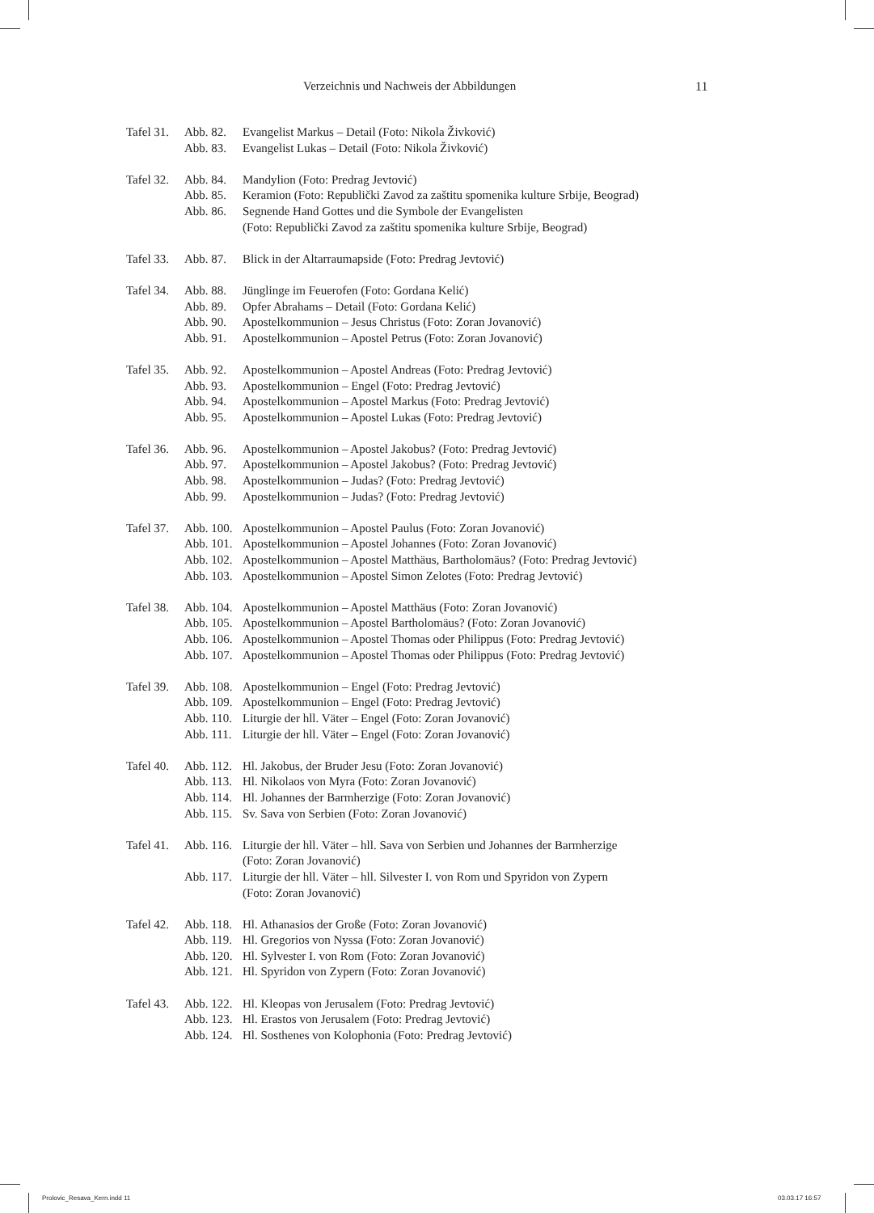Verzeichnis und Nachweis der Abbildungen 11
| Tafel 31. | Abb. 82. | Evangelist Markus – Detail (Foto: Nikola Živković) |
| | Abb. 83. | Evangelist Lukas – Detail (Foto: Nikola Živković) |
| Tafel 32. | Abb. 84. | Mandylion (Foto: Predrag Jevtović) |
| | Abb. 85. | Keramion (Foto: Republički Zavod za zaštitu spomenika kulture Srbije, Beograd) |
| | Abb. 86. | Segnende Hand Gottes und die Symbole der Evangelisten (Foto: Republički Zavod za zaštitu spomenika kulture Srbije, Beograd) |
| Tafel 33. | Abb. 87. | Blick in der Altarraumapside (Foto: Predrag Jevtović) |
| Tafel 34. | Abb. 88. | Jünglinge im Feuerofen (Foto: Gordana Kelić) |
| | Abb. 89. | Opfer Abrahams – Detail (Foto: Gordana Kelić) |
| | Abb. 90. | Apostelkommunion – Jesus Christus (Foto: Zoran Jovanović) |
| | Abb. 91. | Apostelkommunion – Apostel Petrus (Foto: Zoran Jovanović) |
| Tafel 35. | Abb. 92. | Apostelkommunion – Apostel Andreas (Foto: Predrag Jevtović) |
| | Abb. 93. | Apostelkommunion – Engel (Foto: Predrag Jevtović) |
| | Abb. 94. | Apostelkommunion – Apostel Markus (Foto: Predrag Jevtović) |
| | Abb. 95. | Apostelkommunion – Apostel Lukas (Foto: Predrag Jevtović) |
| Tafel 36. | Abb. 96. | Apostelkommunion – Apostel Jakobus? (Foto: Predrag Jevtović) |
| | Abb. 97. | Apostelkommunion – Apostel Jakobus? (Foto: Predrag Jevtović) |
| | Abb. 98. | Apostelkommunion – Judas? (Foto: Predrag Jevtović) |
| | Abb. 99. | Apostelkommunion – Judas? (Foto: Predrag Jevtović) |
| Tafel 37. | Abb. 100. | Apostelkommunion – Apostel Paulus (Foto: Zoran Jovanović) |
| | Abb. 101. | Apostelkommunion – Apostel Johannes (Foto: Zoran Jovanović) |
| | Abb. 102. | Apostelkommunion – Apostel Matthäus, Bartholomäus? (Foto: Predrag Jevtović) |
| | Abb. 103. | Apostelkommunion – Apostel Simon Zelotes (Foto: Predrag Jevtović) |
| Tafel 38. | Abb. 104. | Apostelkommunion – Apostel Matthäus (Foto: Zoran Jovanović) |
| | Abb. 105. | Apostelkommunion – Apostel Bartholomäus? (Foto: Zoran Jovanović) |
| | Abb. 106. | Apostelkommunion – Apostel Thomas oder Philippus (Foto: Predrag Jevtović) |
| | Abb. 107. | Apostelkommunion – Apostel Thomas oder Philippus (Foto: Predrag Jevtović) |
| Tafel 39. | Abb. 108. | Apostelkommunion – Engel (Foto: Predrag Jevtović) |
| | Abb. 109. | Apostelkommunion – Engel (Foto: Predrag Jevtović) |
| | Abb. 110. | Liturgie der hll. Väter – Engel (Foto: Zoran Jovanović) |
| | Abb. 111. | Liturgie der hll. Väter – Engel (Foto: Zoran Jovanović) |
| Tafel 40. | Abb. 112. | Hl. Jakobus, der Bruder Jesu (Foto: Zoran Jovanović) |
| | Abb. 113. | Hl. Nikolaos von Myra (Foto: Zoran Jovanović) |
| | Abb. 114. | Hl. Johannes der Barmherzige (Foto: Zoran Jovanović) |
| | Abb. 115. | Sv. Sava von Serbien (Foto: Zoran Jovanović) |
| Tafel 41. | Abb. 116. | Liturgie der hll. Väter – hll. Sava von Serbien und Johannes der Barmherzige (Foto: Zoran Jovanović) |
| | Abb. 117. | Liturgie der hll. Väter – hll. Silvester I. von Rom und Spyridon von Zypern (Foto: Zoran Jovanović) |
| Tafel 42. | Abb. 118. | Hl. Athanasios der Große (Foto: Zoran Jovanović) |
| | Abb. 119. | Hl. Gregorios von Nyssa (Foto: Zoran Jovanović) |
| | Abb. 120. | Hl. Sylvester I. von Rom (Foto: Zoran Jovanović) |
| | Abb. 121. | Hl. Spyridon von Zypern (Foto: Zoran Jovanović) |
| Tafel 43. | Abb. 122. | Hl. Kleopas von Jerusalem (Foto: Predrag Jevtović) |
| | Abb. 123. | Hl. Erastos von Jerusalem (Foto: Predrag Jevtović) |
| | Abb. 124. | Hl. Sosthenes von Kolophonia (Foto: Predrag Jevtović) |
Prolovic_Resava_Kern.indd 11 03.03.17 16:57